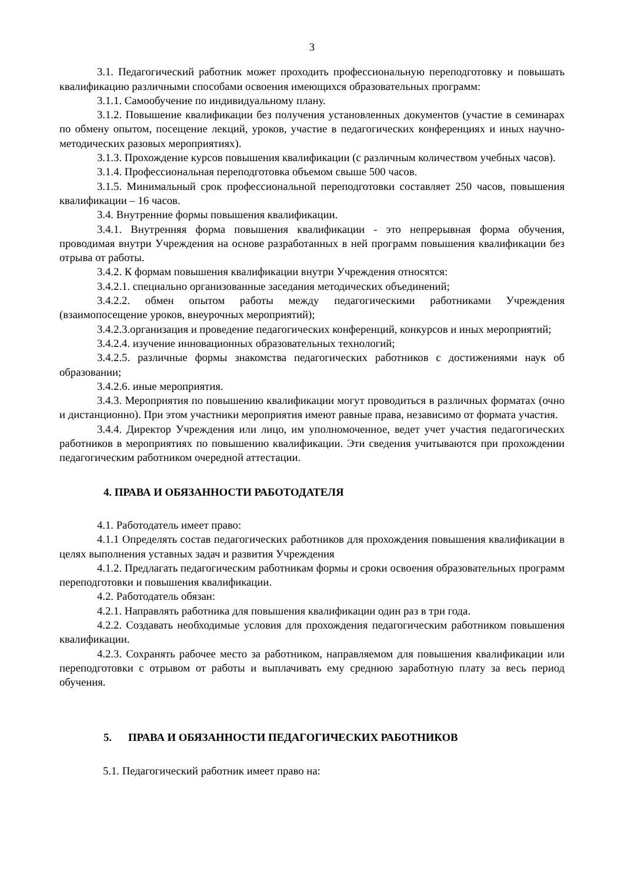3
3.1. Педагогический работник может проходить профессиональную переподготовку и повышать квалификацию различными способами освоения имеющихся образовательных программ:
3.1.1. Самообучение по индивидуальному плану.
3.1.2. Повышение квалификации без получения установленных документов (участие в семинарах по обмену опытом, посещение лекций, уроков, участие в педагогических конференциях и иных научно-методических разовых мероприятиях).
3.1.3. Прохождение курсов повышения квалификации (с различным количеством учебных часов).
3.1.4. Профессиональная переподготовка объемом свыше 500 часов.
3.1.5. Минимальный срок профессиональной переподготовки составляет 250 часов, повышения квалификации – 16 часов.
3.4. Внутренние формы повышения квалификации.
3.4.1. Внутренняя форма повышения квалификации - это непрерывная форма обучения, проводимая внутри Учреждения на основе разработанных в ней программ повышения квалификации без отрыва от работы.
3.4.2. К формам повышения квалификации внутри Учреждения относятся:
3.4.2.1. специально организованные заседания методических объединений;
3.4.2.2. обмен опытом работы между педагогическими работниками Учреждения (взаимопосещение уроков, внеурочных мероприятий);
3.4.2.3.организация и проведение педагогических конференций, конкурсов и иных мероприятий;
3.4.2.4. изучение инновационных образовательных технологий;
3.4.2.5. различные формы знакомства педагогических работников с достижениями наук об образовании;
3.4.2.6. иные мероприятия.
3.4.3. Мероприятия по повышению квалификации могут проводиться в различных форматах (очно и дистанционно). При этом участники мероприятия имеют равные права, независимо от формата участия.
3.4.4. Директор Учреждения или лицо, им уполномоченное, ведет учет участия педагогических работников в мероприятиях по повышению квалификации. Эти сведения учитываются при прохождении педагогическим работником очередной аттестации.
4. ПРАВА И ОБЯЗАННОСТИ РАБОТОДАТЕЛЯ
4.1. Работодатель имеет право:
4.1.1 Определять состав педагогических работников для прохождения повышения квалификации в целях выполнения уставных задач и развития Учреждения
4.1.2. Предлагать педагогическим работникам формы и сроки освоения образовательных программ переподготовки и повышения квалификации.
4.2. Работодатель обязан:
4.2.1. Направлять работника для повышения квалификации один раз в три года.
4.2.2. Создавать необходимые условия для прохождения педагогическим работником повышения квалификации.
4.2.3. Сохранять рабочее место за работником, направляемом для повышения квалификации или переподготовки с отрывом от работы и выплачивать ему среднюю заработную плату за весь период обучения.
5. ПРАВА И ОБЯЗАННОСТИ ПЕДАГОГИЧЕСКИХ РАБОТНИКОВ
5.1. Педагогический работник имеет право на: